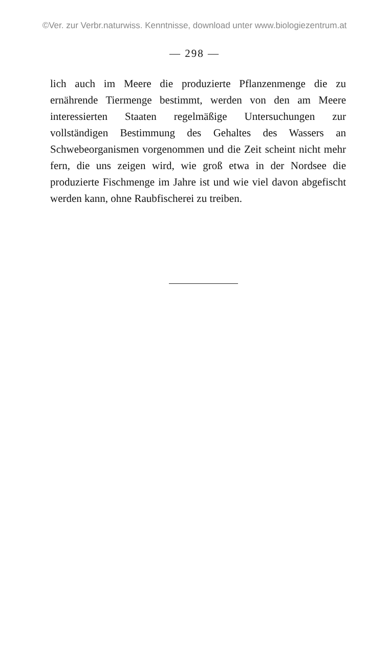©Ver. zur Verbr.naturwiss. Kenntnisse, download unter www.biologiezentrum.at
— 298 —
lich auch im Meere die produzierte Pflanzenmenge die zu ernährende Tiermenge bestimmt, werden von den am Meere interessierten Staaten regelmäßige Untersuchungen zur vollständigen Bestimmung des Gehaltes des Wassers an Schwebeorganismen vorgenommen und die Zeit scheint nicht mehr fern, die uns zeigen wird, wie groß etwa in der Nordsee die produzierte Fischmenge im Jahre ist und wie viel davon abgefischt werden kann, ohne Raubfischerei zu treiben.